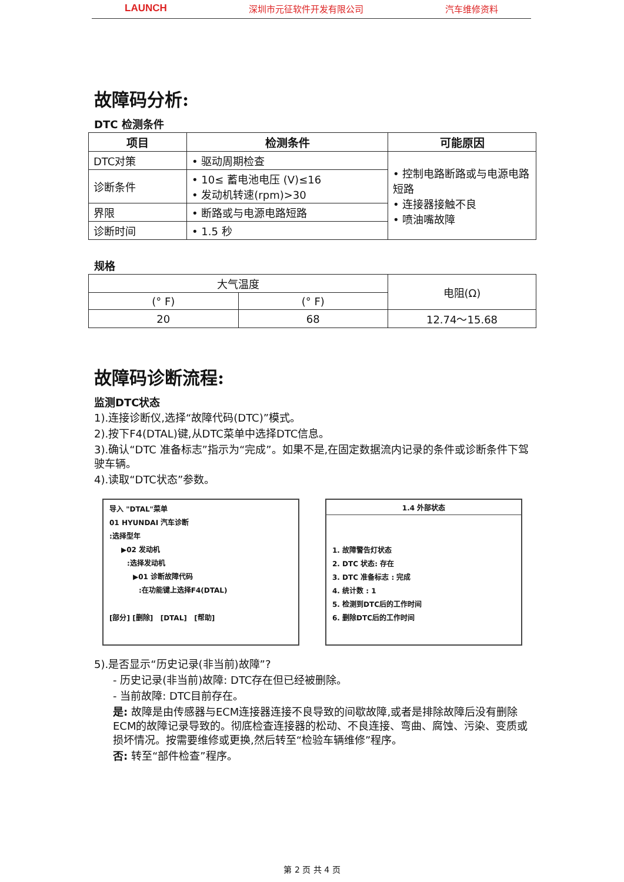LAUNCH 深圳市元征软件开发有限公司 汽车维修资料
故障码分析:
DTC 检测条件
| 项目 | 检测条件 | 可能原因 |
| --- | --- | --- |
| DTC对策 | • 驱动周期检查 | • 控制电路断路或与电源电路短路 • 连接器接触不良 • 喷油嘴故障 |
| 诊断条件 | • 10≤ 蓄电池电压 (V)≤16 • 发动机转速(rpm)>30 | |
| 界限 | • 断路或与电源电路短路 | |
| 诊断时间 | • 1.5 秒 | |
规格
| 大气温度 | | 电阻(Ω) |
| (° F) | (° F) | |
| 20 | 68 | 12.74～15.68 |
故障码诊断流程:
监测DTC状态
1).连接诊断仪,选择“故障代码(DTC)”模式。
2).按下F4(DTAL)键,从DTC菜单中选择DTC信息。
3).确认“DTC 准备标志”指示为“完成”。如果不是,在固定数据流内记录的条件或诊断条件下驾驶车辆。
4).读取“DTC状态”参数。
导入 "DTAL"菜单
01 HYUNDAI 汽车诊断
:选择型年
▶02 发动机
:选择发动机
▶01 诊断故障代码
:在功能键上选择F4(DTAL)
[部分] [删除] [DTAL] [帮助]
1.4 外部状态
1. 故障警告灯状态
2. DTC 状态: 存在
3. DTC 准备标志 : 完成
4. 统计数 : 1
5. 检测到DTC后的工作时间
6. 删除DTC后的工作时间
5).是否显示“历史记录(非当前)故障”?
- 历史记录(非当前)故障: DTC存在但已经被删除。
- 当前故障: DTC目前存在。
是: 故障是由传感器与ECM连接器连接不良导致的间歇故障,或者是排除故障后没有删除ECM的故障记录导致的。彻底检查连接器的松动、不良连接、弯曲、腐蚀、污染、变质或损坏情况。按需要维修或更换,然后转至“检验车辆维修”程序。
否: 转至“部件检查”程序。
第 2 页 共 4 页